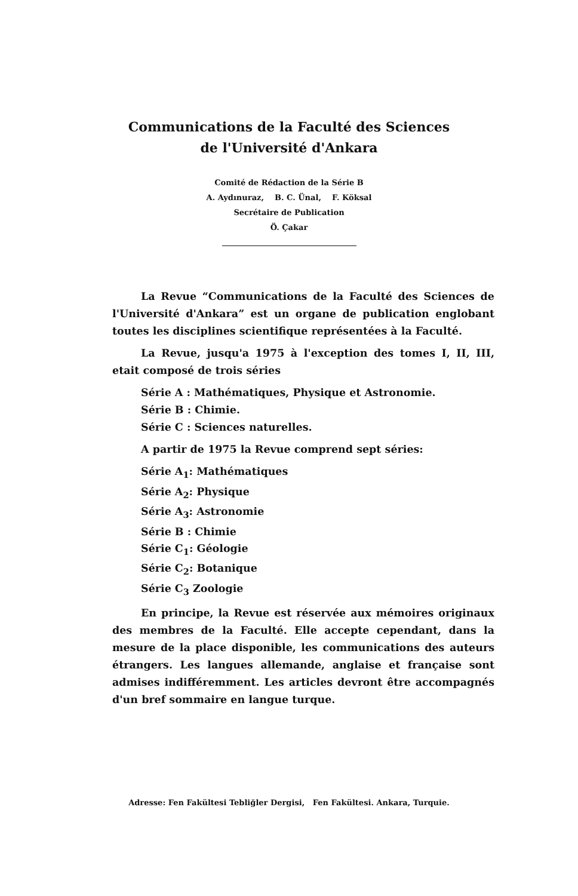Communications de la Faculté des Sciences
de l'Université d'Ankara
Comité de Rédaction de la Série B
A. Aydınuraz, B. C. Ünal, F. Köksal
Secrétaire de Publication
Ö. Çakar
La Revue “Communications de la Faculté des Sciences de l'Université d'Ankara” est un organe de publication englobant toutes les disciplines scientifique représentées à la Faculté.
La Revue, jusqu'a 1975 à l'exception des tomes I, II, III, etait composé de trois séries
Série A : Mathématiques, Physique et Astronomie.
Série B : Chimie.
Série C : Sciences naturelles.
A partir de 1975 la Revue comprend sept séries:
Série A<sub>1</sub>: Mathématiques
Série A<sub>2</sub>: Physique
Série A<sub>3</sub>: Astronomie
Série B : Chimie
Série C<sub>1</sub>: Géologie
Série C<sub>2</sub>: Botanique
Série C<sub>3</sub> Zoologie
En principe, la Revue est réservée aux mémoires originaux des membres de la Faculté. Elle accepte cependant, dans la mesure de la place disponible, les communications des auteurs étrangers. Les langues allemande, anglaise et française sont admises indifféremment. Les articles devront être accompagnés d'un bref sommaire en langue turque.
Adresse: Fen Fakültesi Tebliğler Dergisi, Fen Fakültesi. Ankara, Turquie.